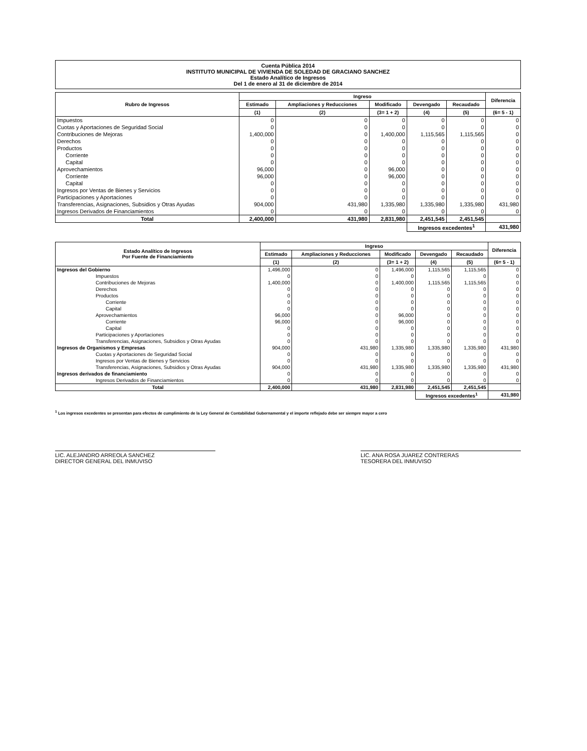Cuenta Pública 2014
INSTITUTO MUNICIPAL DE VIVIENDA DE SOLEDAD DE GRACIANO SANCHEZ
Estado Analítico de Ingresos
Del 1 de enero al 31 de diciembre de 2014
| Rubro de Ingresos | Ingreso | | | | | Diferencia |
| --- | --- | --- | --- | --- | --- | --- |
| | Estimado | Ampliaciones y Reducciones | Modificado | Devengado | Recaudado | |
| | (1) | (2) | (3= 1 + 2) | (4) | (5) | (6= 5 - 1) |
| Impuestos | 0 | 0 | 0 | 0 | 0 | 0 |
| Cuotas y Aportaciones de Seguridad Social | 0 | 0 | 0 | 0 | 0 | 0 |
| Contribuciones de Mejoras | 1,400,000 | 0 | 1,400,000 | 1,115,565 | 1,115,565 | 0 |
| Derechos | 0 | 0 | 0 | 0 | 0 | 0 |
| Productos | 0 | 0 | 0 | 0 | 0 | 0 |
| Corriente | 0 | 0 | 0 | 0 | 0 | 0 |
| Capital | 0 | 0 | 0 | 0 | 0 | 0 |
| Aprovechamientos | 96,000 | 0 | 96,000 | 0 | 0 | 0 |
| Corriente | 96,000 | 0 | 96,000 | 0 | 0 | 0 |
| Capital | 0 | 0 | 0 | 0 | 0 | 0 |
| Ingresos por Ventas de Bienes y Servicios | 0 | 0 | 0 | 0 | 0 | 0 |
| Participaciones y Aportaciones | 0 | 0 | 0 | 0 | 0 | 0 |
| Transferencias, Asignaciones, Subsidios y Otras Ayudas | 904,000 | 431,980 | 1,335,980 | 1,335,980 | 1,335,980 | 431,980 |
| Ingresos Derivados de Financiamientos | 0 | 0 | 0 | 0 | 0 | 0 |
| Total | 2,400,000 | 431,980 | 2,831,980 | 2,451,545 | 2,451,545 | |
| | | | | Ingresos excedentes<sup>1</sup> | | 431,980 |
| Estado Analítico de Ingresos Por Fuente de Financiamiento | Ingreso | | | | | Diferencia |
| --- | --- | --- | --- | --- | --- | --- |
| | Estimado | Ampliaciones y Reducciones | Modificado | Devengado | Recaudado | |
| | (1) | (2) | (3= 1 + 2) | (4) | (5) | (6= 5 - 1) |
| Ingresos del Gobierno | 1,496,000 | 0 | 1,496,000 | 1,115,565 | 1,115,565 | 0 |
| Impuestos | 0 | 0 | 0 | 0 | 0 | 0 |
| Contribuciones de Mejoras | 1,400,000 | 0 | 1,400,000 | 1,115,565 | 1,115,565 | 0 |
| Derechos | 0 | 0 | 0 | 0 | 0 | 0 |
| Productos | 0 | 0 | 0 | 0 | 0 | 0 |
| Corriente | 0 | 0 | 0 | 0 | 0 | 0 |
| Capital | 0 | 0 | 0 | 0 | 0 | 0 |
| Aprovechamientos | 96,000 | 0 | 96,000 | 0 | 0 | 0 |
| Corriente | 96,000 | 0 | 96,000 | 0 | 0 | 0 |
| Capital | 0 | 0 | 0 | 0 | 0 | 0 |
| Participaciones y Aportaciones | 0 | 0 | 0 | 0 | 0 | 0 |
| Transferencias, Asignaciones, Subsidios y Otras Ayudas | 0 | 0 | 0 | 0 | 0 | 0 |
| Ingresos de Organismos y Empresas | 904,000 | 431,980 | 1,335,980 | 1,335,980 | 1,335,980 | 431,980 |
| Cuotas y Aportaciones de Seguridad Social | 0 | 0 | 0 | 0 | 0 | 0 |
| Ingresos por Ventas de Bienes y Servicios | 0 | 0 | 0 | 0 | 0 | 0 |
| Transferencias, Asignaciones, Subsidios y Otras Ayudas | 904,000 | 431,980 | 1,335,980 | 1,335,980 | 1,335,980 | 431,980 |
| Ingresos derivados de financiamiento | 0 | 0 | 0 | 0 | 0 | 0 |
| Ingresos Derivados de Financiamientos | 0 | 0 | 0 | 0 | 0 | 0 |
| Total | 2,400,000 | 431,980 | 2,831,980 | 2,451,545 | 2,451,545 | |
| | | | | Ingresos excedentes<sup>1</sup> | | 431,980 |
<sup>1</sup> Los ingresos excedentes se presentan para efectos de cumplimiento de la Ley General de Contabilidad Gubernamental y el importe reflejado debe ser siempre mayor a cero
LIC. ALEJANDRO ARREOLA SANCHEZ
DIRECTOR GENERAL DEL INMUVISO
LIC. ANA ROSA JUAREZ CONTRERAS
TESORERA DEL INMUVISO